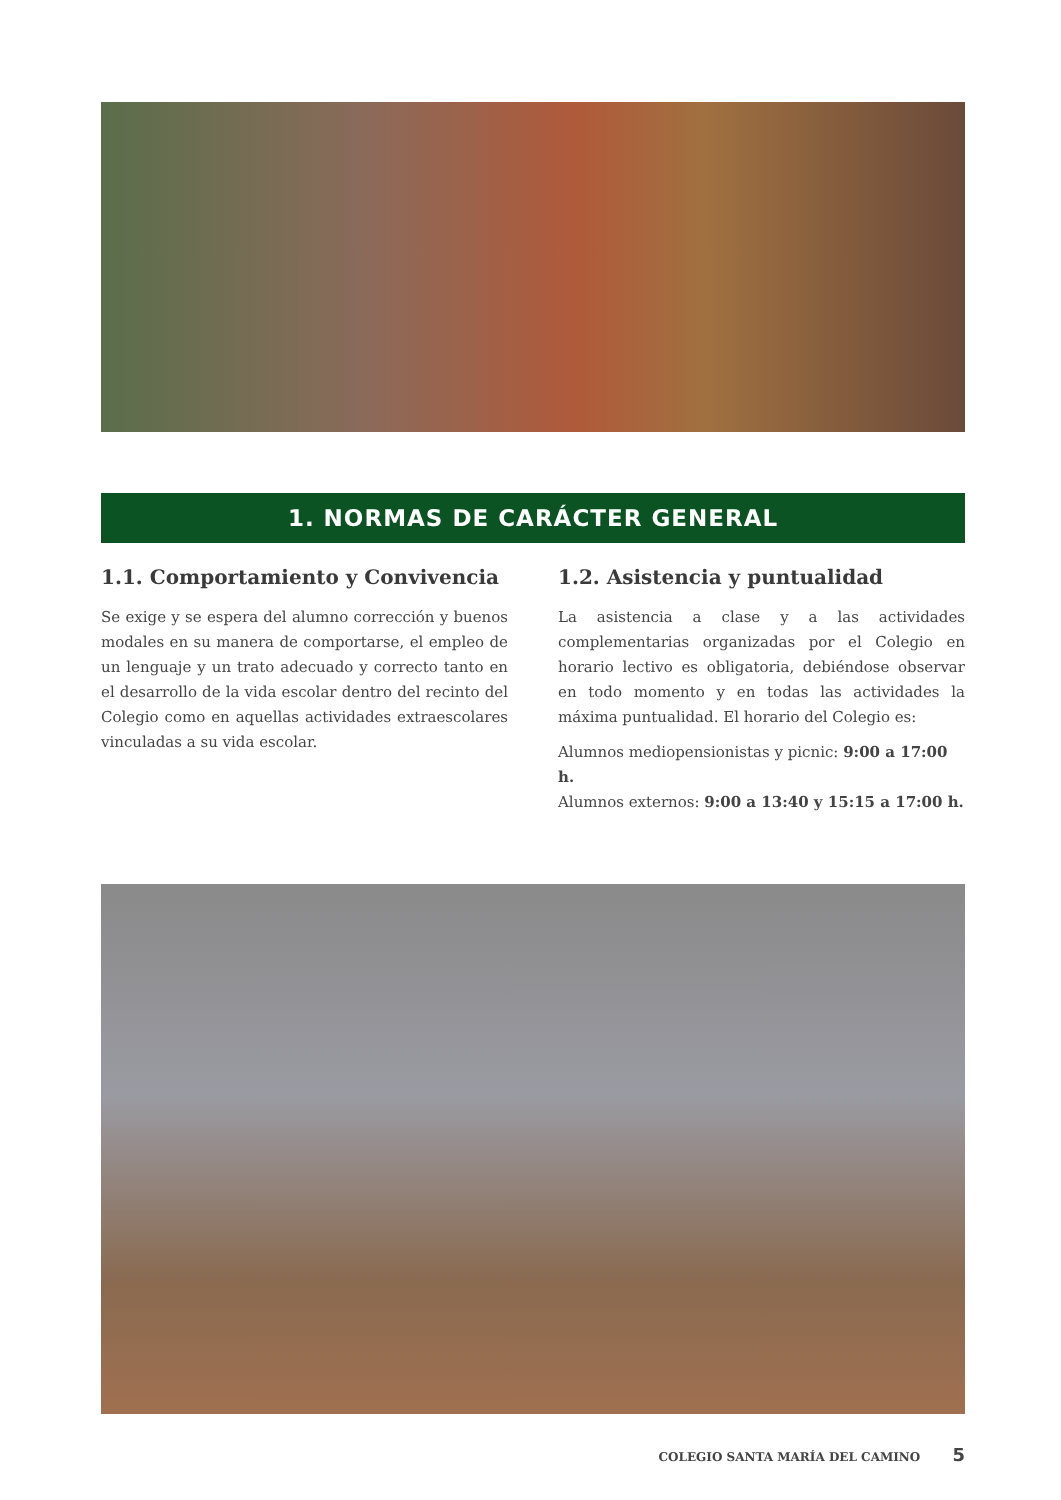1. NORMAS DE CARÁCTER GENERAL
1.1. Comportamiento y Convivencia
Se exige y se espera del alumno corrección y buenos modales en su manera de comportarse, el empleo de un lenguaje y un trato adecuado y correcto tanto en el desarrollo de la vida escolar dentro del recinto del Colegio como en aquellas actividades extraescolares vinculadas a su vida escolar.
1.2. Asistencia y puntualidad
La asistencia a clase y a las actividades complementarias organizadas por el Colegio en horario lectivo es obligatoria, debiéndose observar en todo momento y en todas las actividades la máxima puntualidad. El horario del Colegio es:
Alumnos mediopensionistas y picnic: 9:00 a 17:00 h.
Alumnos externos: 9:00 a 13:40 y 15:15 a 17:00 h.
COLEGIO SANTA MARÍA DEL CAMINO 5